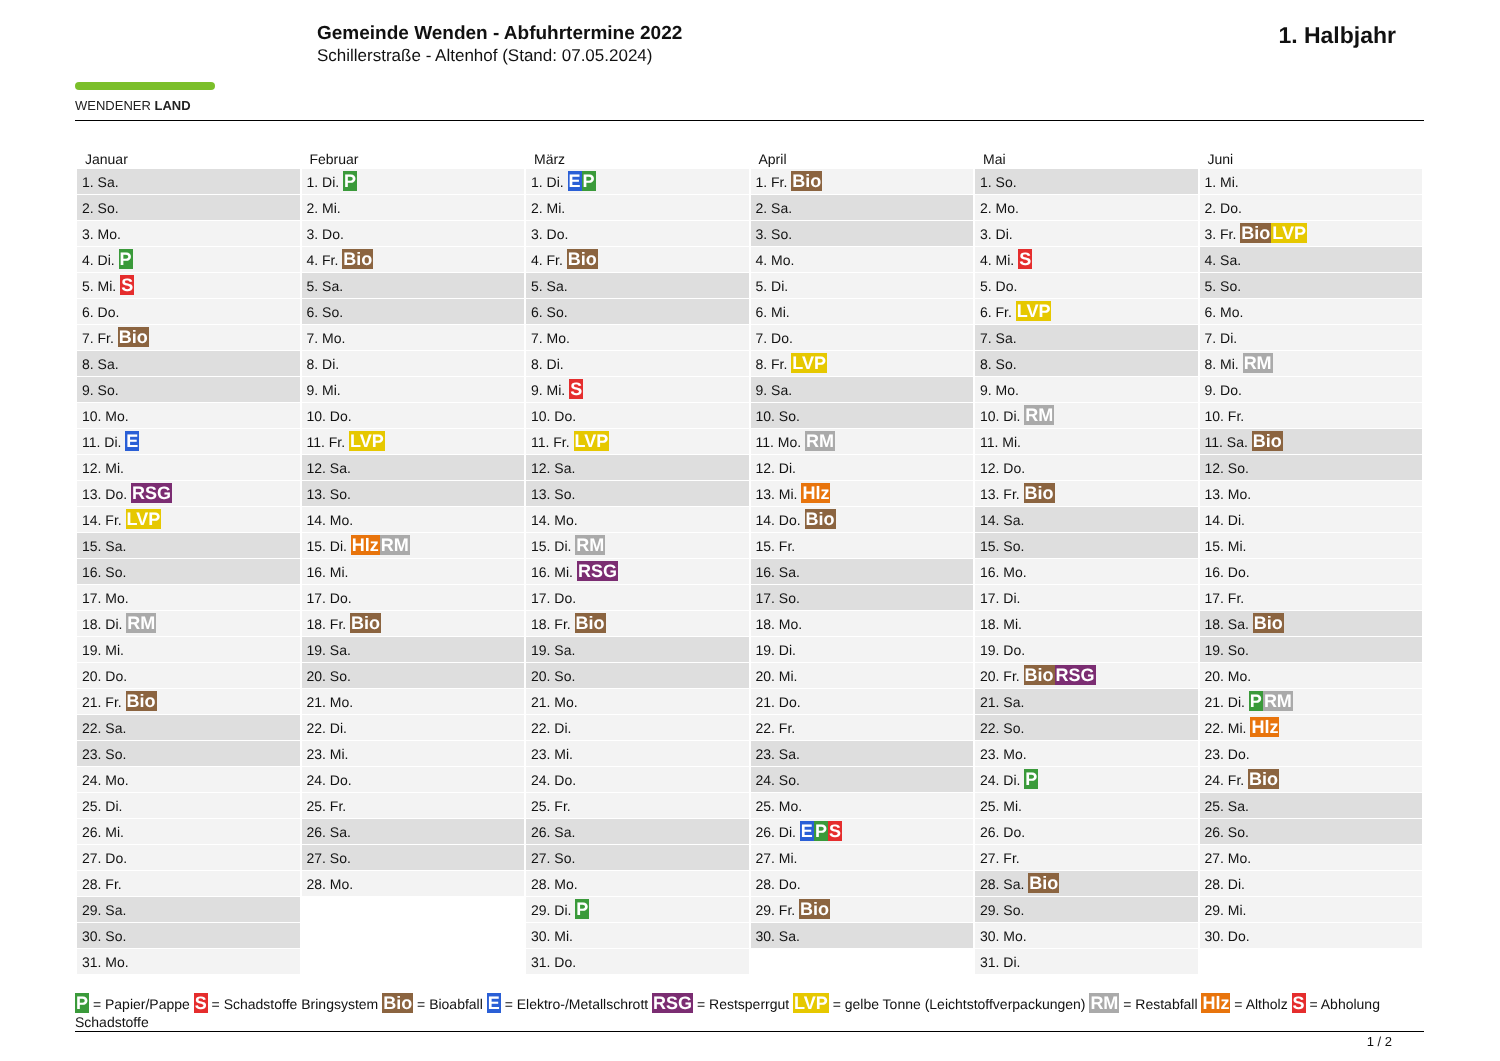WENDENER LAND
Gemeinde Wenden - Abfuhrtermine 2022
Schillerstraße - Altenhof (Stand: 07.05.2024)
1. Halbjahr
| Januar | Februar | März | April | Mai | Juni |
| --- | --- | --- | --- | --- | --- |
| 1. Sa. | 1. Di. P | 1. Di. E P | 1. Fr. Bio | 1. So. | 1. Mi. |
| 2. So. | 2. Mi. | 2. Mi. | 2. Sa. | 2. Mo. | 2. Do. |
| 3. Mo. | 3. Do. | 3. Do. | 3. So. | 3. Di. | 3. Fr. Bio LVP |
| 4. Di. P | 4. Fr. Bio | 4. Fr. Bio | 4. Mo. | 4. Mi. S | 4. Sa. |
| 5. Mi. S | 5. Sa. | 5. Sa. | 5. Di. | 5. Do. | 5. So. |
| 6. Do. | 6. So. | 6. So. | 6. Mi. | 6. Fr. LVP | 6. Mo. |
| 7. Fr. Bio | 7. Mo. | 7. Mo. | 7. Do. | 7. Sa. | 7. Di. |
| 8. Sa. | 8. Di. | 8. Di. | 8. Fr. LVP | 8. So. | 8. Mi. RM |
| 9. So. | 9. Mi. | 9. Mi. S | 9. Sa. | 9. Mo. | 9. Do. |
| 10. Mo. | 10. Do. | 10. Do. | 10. So. | 10. Di. RM | 10. Fr. |
| 11. Di. E | 11. Fr. LVP | 11. Fr. LVP | 11. Mo. RM | 11. Mi. | 11. Sa. Bio |
| 12. Mi. | 12. Sa. | 12. Sa. | 12. Di. | 12. Do. | 12. So. |
| 13. Do. RSG | 13. So. | 13. So. | 13. Mi. Hlz | 13. Fr. Bio | 13. Mo. |
| 14. Fr. LVP | 14. Mo. | 14. Mo. | 14. Do. Bio | 14. Sa. | 14. Di. |
| 15. Sa. | 15. Di. Hlz RM | 15. Di. RM | 15. Fr. | 15. So. | 15. Mi. |
| 16. So. | 16. Mi. | 16. Mi. RSG | 16. Sa. | 16. Mo. | 16. Do. |
| 17. Mo. | 17. Do. | 17. Do. | 17. So. | 17. Di. | 17. Fr. |
| 18. Di. RM | 18. Fr. Bio | 18. Fr. Bio | 18. Mo. | 18. Mi. | 18. Sa. Bio |
| 19. Mi. | 19. Sa. | 19. Sa. | 19. Di. | 19. Do. | 19. So. |
| 20. Do. | 20. So. | 20. So. | 20. Mi. | 20. Fr. Bio RSG | 20. Mo. |
| 21. Fr. Bio | 21. Mo. | 21. Mo. | 21. Do. | 21. Sa. | 21. Di. P RM |
| 22. Sa. | 22. Di. | 22. Di. | 22. Fr. | 22. So. | 22. Mi. Hlz |
| 23. So. | 23. Mi. | 23. Mi. | 23. Sa. | 23. Mo. | 23. Do. |
| 24. Mo. | 24. Do. | 24. Do. | 24. So. | 24. Di. P | 24. Fr. Bio |
| 25. Di. | 25. Fr. | 25. Fr. | 25. Mo. | 25. Mi. | 25. Sa. |
| 26. Mi. | 26. Sa. | 26. Sa. | 26. Di. E P S | 26. Do. | 26. So. |
| 27. Do. | 27. So. | 27. So. | 27. Mi. | 27. Fr. | 27. Mo. |
| 28. Fr. | 28. Mo. | 28. Mo. | 28. Do. | 28. Sa. Bio | 28. Di. |
| 29. Sa. | | 29. Di. P | 29. Fr. Bio | 29. So. | 29. Mi. |
| 30. So. | | 30. Mi. | 30. Sa. | 30. Mo. | 30. Do. |
| 31. Mo. | | 31. Do. | | 31. Di. | |
P = Papier/Pappe S = Schadstoffe Bringsystem Bio = Bioabfall E = Elektro-/Metallschrott RSG = Restsperrgut LVP = gelbe Tonne (Leichtstoffverpackungen) RM = Restabfall Hlz = Altholz S = Abholung Schadstoffe
1 / 2